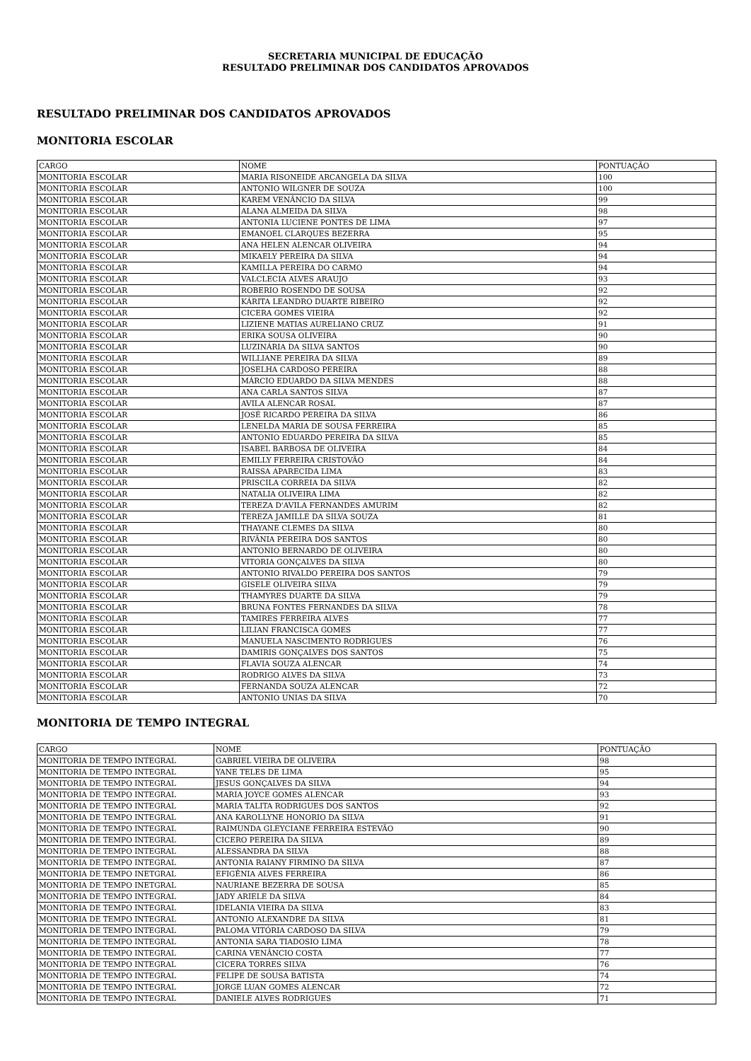SECRETARIA MUNICIPAL DE EDUCAÇÃO
RESULTADO PRELIMINAR DOS CANDIDATOS APROVADOS
RESULTADO PRELIMINAR DOS CANDIDATOS APROVADOS
MONITORIA ESCOLAR
| CARGO | NOME | PONTUAÇÃO |
| MONITORIA ESCOLAR | MARIA RISONEIDE ARCANGELA DA SILVA | 100 |
| MONITORIA ESCOLAR | ANTONIO WILGNER DE SOUZA | 100 |
| MONITORIA ESCOLAR | KAREM VENÂNCIO DA SILVA | 99 |
| MONITORIA ESCOLAR | ALANA ALMEIDA DA SILVA | 98 |
| MONITORIA ESCOLAR | ANTONIA LUCIENE PONTES DE LIMA | 97 |
| MONITORIA ESCOLAR | EMANOEL CLARQUES BEZERRA | 95 |
| MONITORIA ESCOLAR | ANA HELEN ALENCAR OLIVEIRA | 94 |
| MONITORIA ESCOLAR | MIKAELY PEREIRA DA SILVA | 94 |
| MONITORIA ESCOLAR | KAMILLA PEREIRA DO CARMO | 94 |
| MONITORIA ESCOLAR | VALCLECIA ALVES ARAUJO | 93 |
| MONITORIA ESCOLAR | ROBERIO ROSENDO DE SOUSA | 92 |
| MONITORIA ESCOLAR | KÁRITA LEANDRO DUARTE RIBEIRO | 92 |
| MONITORIA ESCOLAR | CICERA GOMES VIEIRA | 92 |
| MONITORIA ESCOLAR | LIZIENE MATIAS AURELIANO CRUZ | 91 |
| MONITORIA ESCOLAR | ERIKA SOUSA OLIVEIRA | 90 |
| MONITORIA ESCOLAR | LUZINÁRIA DA SILVA SANTOS | 90 |
| MONITORIA ESCOLAR | WILLIANE PEREIRA DA SILVA | 89 |
| MONITORIA ESCOLAR | JOSELHA CARDOSO PEREIRA | 88 |
| MONITORIA ESCOLAR | MÁRCIO EDUARDO DA SILVA MENDES | 88 |
| MONITORIA ESCOLAR | ANA CARLA SANTOS SILVA | 87 |
| MONITORIA ESCOLAR | AVILA ALENCAR ROSAL | 87 |
| MONITORIA ESCOLAR | JOSÉ RICARDO PEREIRA DA SILVA | 86 |
| MONITORIA ESCOLAR | LENELDA MARIA DE SOUSA FERREIRA | 85 |
| MONITORIA ESCOLAR | ANTONIO EDUARDO PEREIRA DA SILVA | 85 |
| MONITORIA ESCOLAR | ISABEL BARBOSA DE OLIVEIRA | 84 |
| MONITORIA ESCOLAR | EMILLY FERREIRA CRISTOVÃO | 84 |
| MONITORIA ESCOLAR | RAISSA APARECIDA LIMA | 83 |
| MONITORIA ESCOLAR | PRISCILA CORREIA DA SILVA | 82 |
| MONITORIA ESCOLAR | NATALIA OLIVEIRA LIMA | 82 |
| MONITORIA ESCOLAR | TEREZA D'AVILA FERNANDES AMURIM | 82 |
| MONITORIA ESCOLAR | TEREZA JAMILLE DA SILVA SOUZA | 81 |
| MONITORIA ESCOLAR | THAYANE CLEMES DA SILVA | 80 |
| MONITORIA ESCOLAR | RIVÂNIA PEREIRA DOS SANTOS | 80 |
| MONITORIA ESCOLAR | ANTONIO BERNARDO DE OLIVEIRA | 80 |
| MONITORIA ESCOLAR | VITORIA GONÇALVES DA SILVA | 80 |
| MONITORIA ESCOLAR | ANTONIO RIVALDO PEREIRA DOS SANTOS | 79 |
| MONITORIA ESCOLAR | GISELE OLIVEIRA SILVA | 79 |
| MONITORIA ESCOLAR | THAMYRES DUARTE DA SILVA | 79 |
| MONITORIA ESCOLAR | BRUNA FONTES FERNANDES DA SILVA | 78 |
| MONITORIA ESCOLAR | TAMIRES FERREIRA ALVES | 77 |
| MONITORIA ESCOLAR | LILIAN FRANCISCA GOMES | 77 |
| MONITORIA ESCOLAR | MANUELA NASCIMENTO RODRIGUES | 76 |
| MONITORIA ESCOLAR | DAMIRIS GONÇALVES DOS SANTOS | 75 |
| MONITORIA ESCOLAR | FLAVIA SOUZA ALENCAR | 74 |
| MONITORIA ESCOLAR | RODRIGO ALVES DA SILVA | 73 |
| MONITORIA ESCOLAR | FERNANDA SOUZA ALENCAR | 72 |
| MONITORIA ESCOLAR | ANTONIO UNIAS DA SILVA | 70 |
MONITORIA DE TEMPO INTEGRAL
| CARGO | NOME | PONTUAÇÃO |
| MONITORIA DE TEMPO INTEGRAL | GABRIEL VIEIRA DE OLIVEIRA | 98 |
| MONITORIA DE TEMPO INTEGRAL | YANE TELES DE LIMA | 95 |
| MONITORIA DE TEMPO INTEGRAL | JESUS GONÇALVES DA SILVA | 94 |
| MONITORIA DE TEMPO INTEGRAL | MARIA JOYCE GOMES ALENCAR | 93 |
| MONITORIA DE TEMPO INTEGRAL | MARIA TALITA RODRIGUES DOS SANTOS | 92 |
| MONITORIA DE TEMPO INTEGRAL | ANA KAROLLYNE HONORIO DA SILVA | 91 |
| MONITORIA DE TEMPO INTEGRAL | RAIMUNDA GLEYCIANE FERREIRA ESTEVÃO | 90 |
| MONITORIA DE TEMPO INTEGRAL | CICERO PEREIRA DA SILVA | 89 |
| MONITORIA DE TEMPO INTEGRAL | ALESSANDRA DA SILVA | 88 |
| MONITORIA DE TEMPO INTEGRAL | ANTONIA RAIANY FIRMINO DA SILVA | 87 |
| MONITORIA DE TEMPO INETGRAL | EFIGÊNIA ALVES FERREIRA | 86 |
| MONITORIA DE TEMPO INETGRAL | NAURIANE BEZERRA DE SOUSA | 85 |
| MONITORIA DE TEMPO INTEGRAL | JADY ARIELE DA SILVA | 84 |
| MONITORIA DE TEMPO INTEGRAL | IDELANIA VIEIRA DA SILVA | 83 |
| MONITORIA DE TEMPO INTEGRAL | ANTONIO ALEXANDRE DA SILVA | 81 |
| MONITORIA DE TEMPO INTEGRAL | PALOMA VITÓRIA CARDOSO DA SILVA | 79 |
| MONITORIA DE TEMPO INTEGRAL | ANTONIA SARA TIADOSIO LIMA | 78 |
| MONITORIA DE TEMPO INTEGRAL | CARINA VENÂNCIO COSTA | 77 |
| MONITORIA DE TEMPO INTEGRAL | CICERA TORRES SILVA | 76 |
| MONITORIA DE TEMPO INTEGRAL | FELIPE DE SOUSA BATISTA | 74 |
| MONITORIA DE TEMPO INTEGRAL | JORGE LUAN GOMES ALENCAR | 72 |
| MONITORIA DE TEMPO INTEGRAL | DANIELE ALVES RODRIGUES | 71 |